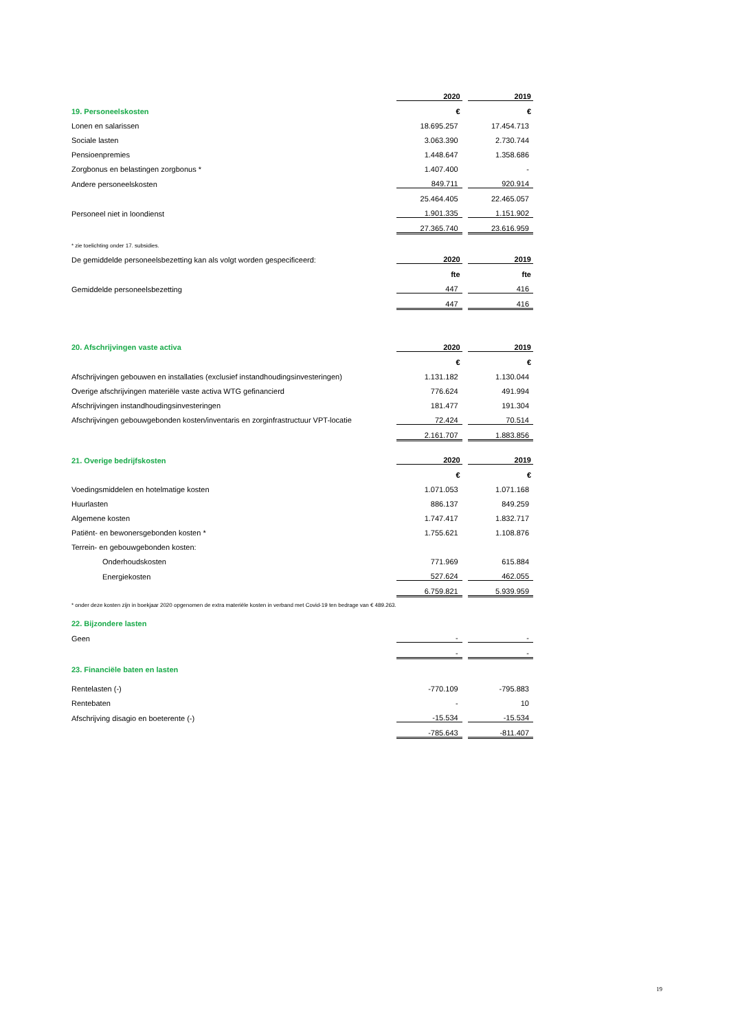| | 2020 | | 2019 |
| 19. Personeelskosten | € | | € |
| Lonen en salarissen | 18.695.257 | | 17.454.713 |
| Sociale lasten | 3.063.390 | | 2.730.744 |
| Pensioenpremies | 1.448.647 | | 1.358.686 |
| Zorgbonus en belastingen zorgbonus * | 1.407.400 | | - |
| Andere personeelskosten | 849.711 | | 920.914 |
| | 25.464.405 | | 22.465.057 |
| Personeel niet in loondienst | 1.901.335 | | 1.151.902 |
| | 27.365.740 | | 23.616.959 |
| * zie toelichting onder 17. subsidies. | | | |
| De gemiddelde personeelsbezetting kan als volgt worden gespecificeerd: | 2020 | | 2019 |
| | fte | | fte |
| Gemiddelde personeelsbezetting | 447 | | 416 |
| | 447 | | 416 |
| 20. Afschrijvingen vaste activa | 2020 | | 2019 |
| | € | | € |
| Afschrijvingen gebouwen en installaties (exclusief instandhoudingsinvesteringen) | 1.131.182 | | 1.130.044 |
| Overige afschrijvingen materiële vaste activa WTG gefinancierd | 776.624 | | 491.994 |
| Afschrijvingen instandhoudingsinvesteringen | 181.477 | | 191.304 |
| Afschrijvingen gebouwgebonden kosten/inventaris en zorginfrastructuur VPT-locatie | 72.424 | | 70.514 |
| | 2.161.707 | | 1.883.856 |
| 21. Overige bedrijfskosten | 2020 | | 2019 |
| | € | | € |
| Voedingsmiddelen en hotelmatige kosten | 1.071.053 | | 1.071.168 |
| Huurlasten | 886.137 | | 849.259 |
| Algemene kosten | 1.747.417 | | 1.832.717 |
| Patiënt- en bewonersgebonden kosten * | 1.755.621 | | 1.108.876 |
| Terrein- en gebouwgebonden kosten: | | | |
| Onderhoudskosten | 771.969 | | 615.884 |
| Energiekosten | 527.624 | | 462.055 |
| | 6.759.821 | | 5.939.959 |
| * onder deze kosten zijn in boekjaar 2020 opgenomen de extra materiële kosten in verband met Covid-19 ten bedrage van € 489.263. | | | |
| 22. Bijzondere lasten | | | |
| Geen | - | | - |
| | - | | - |
| 23. Financiële baten en lasten | | | |
| Rentelasten (-) | -770.109 | | -795.883 |
| Rentebaten | - | | 10 |
| Afschrijving disagio en boeterente (-) | -15.534 | | -15.534 |
| | -785.643 | | -811.407 |
19